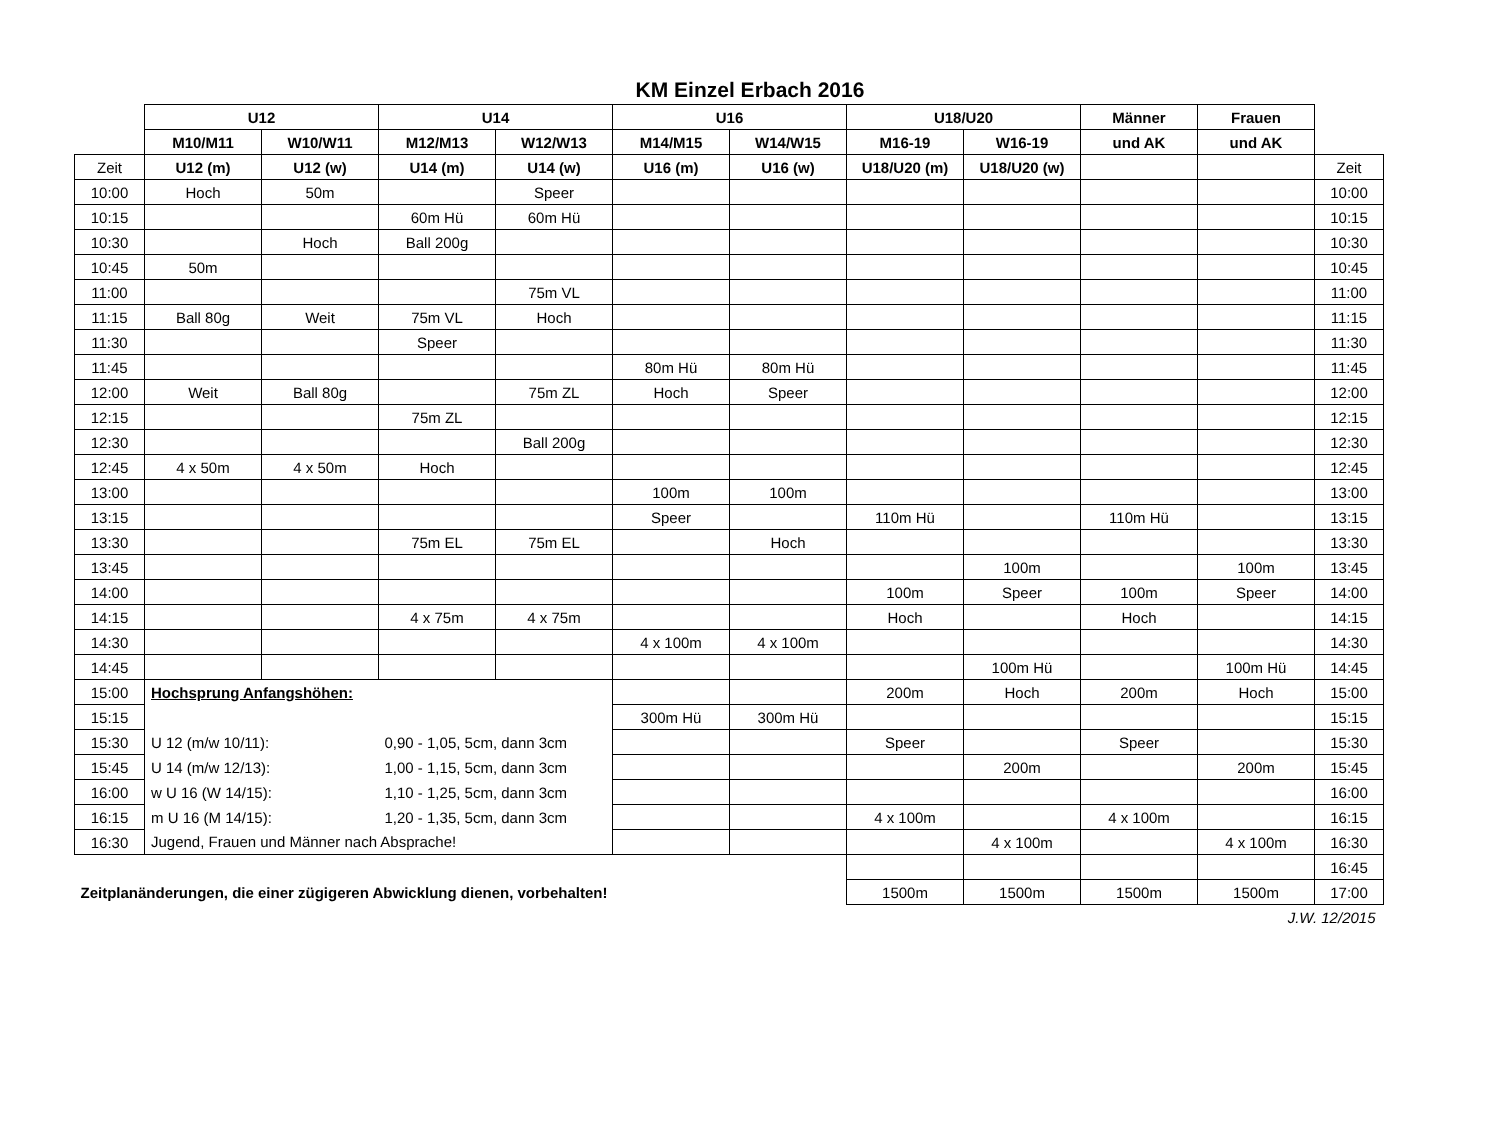KM Einzel Erbach 2016
| | U12 | | U14 | | U16 | | U18/U20 | | Männer | Frauen | |
| --- | --- | --- | --- | --- | --- | --- | --- | --- | --- | --- | --- |
| | M10/M11 | W10/W11 | M12/M13 | W12/W13 | M14/M15 | W14/W15 | M16-19 | W16-19 | und AK | und AK | |
| Zeit | U12 (m) | U12 (w) | U14 (m) | U14 (w) | U16 (m) | U16 (w) | U18/U20 (m) | U18/U20 (w) | | | Zeit |
| 10:00 | Hoch | 50m | | Speer | | | | | | | 10:00 |
| 10:15 | | | 60m Hü | 60m Hü | | | | | | | 10:15 |
| 10:30 | | Hoch | Ball 200g | | | | | | | | 10:30 |
| 10:45 | 50m | | | | | | | | | | 10:45 |
| 11:00 | | | | 75m VL | | | | | | | 11:00 |
| 11:15 | Ball 80g | Weit | 75m VL | Hoch | | | | | | | 11:15 |
| 11:30 | | | Speer | | | | | | | | 11:30 |
| 11:45 | | | | | 80m Hü | 80m Hü | | | | | 11:45 |
| 12:00 | Weit | Ball 80g | | 75m ZL | Hoch | Speer | | | | | 12:00 |
| 12:15 | | | 75m ZL | | | | | | | | 12:15 |
| 12:30 | | | | Ball 200g | | | | | | | 12:30 |
| 12:45 | 4 x 50m | 4 x 50m | Hoch | | | | | | | | 12:45 |
| 13:00 | | | | | 100m | 100m | | | | | 13:00 |
| 13:15 | | | | | Speer | | 110m Hü | | 110m Hü | | 13:15 |
| 13:30 | | | 75m EL | 75m EL | | Hoch | | | | | 13:30 |
| 13:45 | | | | | | | | 100m | | 100m | 13:45 |
| 14:00 | | | | | | | 100m | Speer | 100m | Speer | 14:00 |
| 14:15 | | | 4 x 75m | 4 x 75m | | | Hoch | | Hoch | | 14:15 |
| 14:30 | | | | | 4 x 100m | 4 x 100m | | | | | 14:30 |
| 14:45 | | | | | | | | 100m Hü | | 100m Hü | 14:45 |
| 15:00 | Hochsprung Anfangshöhen: | | | | | | 200m | Hoch | 200m | Hoch | 15:00 |
| 15:15 | | | | | 300m Hü | 300m Hü | | | | | 15:15 |
| 15:30 | U 12 (m/w 10/11): | | 0,90 - 1,05, 5cm, dann 3cm | | | | Speer | | Speer | | 15:30 |
| 15:45 | U 14 (m/w 12/13): | | 1,00 - 1,15, 5cm, dann 3cm | | | | | 200m | | 200m | 15:45 |
| 16:00 | w U 16 (W 14/15): | | 1,10 - 1,25, 5cm, dann 3cm | | | | | | | | 16:00 |
| 16:15 | m U 16 (M 14/15): | | 1,20 - 1,35, 5cm, dann 3cm | | | | 4 x 100m | | 4 x 100m | | 16:15 |
| 16:30 | Jugend, Frauen und Männer nach Absprache! | | | | | | | 4 x 100m | | 4 x 100m | 16:30 |
| | | | | | | | | | | | 16:45 |
| Zeitplanänderungen, die einer zügigeren Abwicklung dienen, vorbehalten! | | | | | | | 1500m | 1500m | 1500m | 1500m | 17:00 |
| J.W. 12/2015 | | | | | | | | | | | |